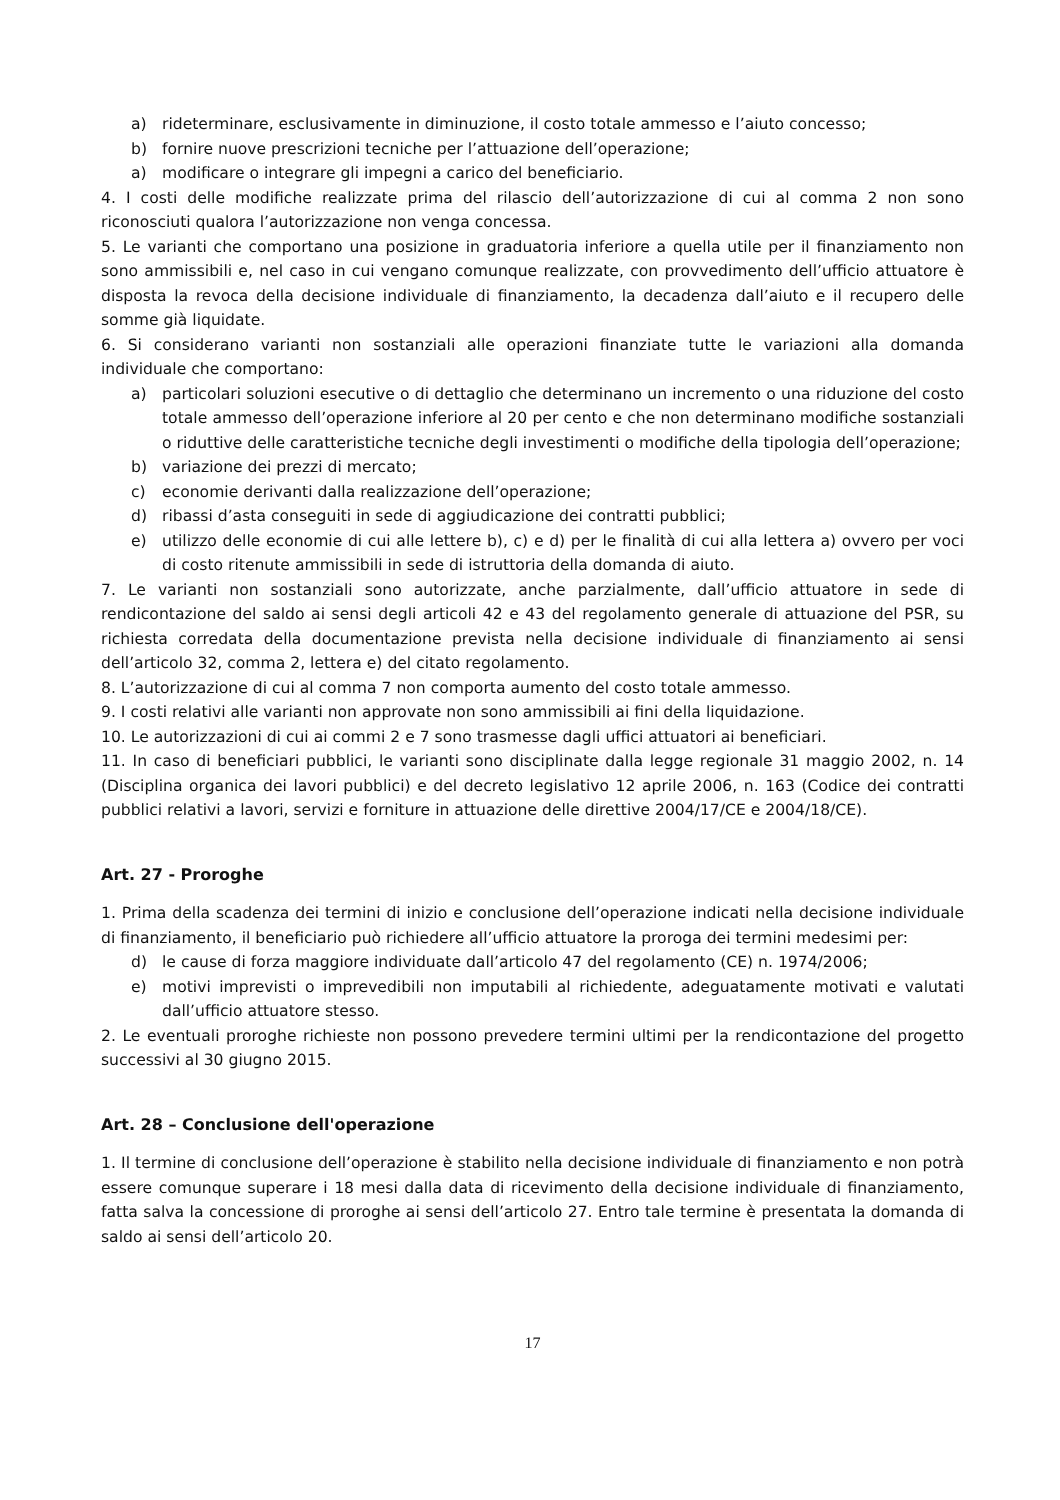a) rideterminare, esclusivamente in diminuzione, il costo totale ammesso e l’aiuto concesso;
b) fornire nuove prescrizioni tecniche per l’attuazione dell’operazione;
a) modificare o integrare gli impegni a carico del beneficiario.
4. I costi delle modifiche realizzate prima del rilascio dell’autorizzazione di cui al comma 2 non sono riconosciuti qualora l’autorizzazione non venga concessa.
5. Le varianti che comportano una posizione in graduatoria inferiore a quella utile per il finanziamento non sono ammissibili e, nel caso in cui vengano comunque realizzate, con provvedimento dell’ufficio attuatore è disposta la revoca della decisione individuale di finanziamento, la decadenza dall’aiuto e il recupero delle somme già liquidate.
6. Si considerano varianti non sostanziali alle operazioni finanziate tutte le variazioni alla domanda individuale che comportano:
a) particolari soluzioni esecutive o di dettaglio che determinano un incremento o una riduzione del costo totale ammesso dell’operazione inferiore al 20 per cento e che non determinano modifiche sostanziali o riduttive delle caratteristiche tecniche degli investimenti o modifiche della tipologia dell’operazione;
b) variazione dei prezzi di mercato;
c) economie derivanti dalla realizzazione dell’operazione;
d) ribassi d’asta conseguiti in sede di aggiudicazione dei contratti pubblici;
e) utilizzo delle economie di cui alle lettere b), c) e d) per le finalità di cui alla lettera a) ovvero per voci di costo ritenute ammissibili in sede di istruttoria della domanda di aiuto.
7. Le varianti non sostanziali sono autorizzate, anche parzialmente, dall’ufficio attuatore in sede di rendicontazione del saldo ai sensi degli articoli 42 e 43 del regolamento generale di attuazione del PSR, su richiesta corredata della documentazione prevista nella decisione individuale di finanziamento ai sensi dell’articolo 32, comma 2, lettera e) del citato regolamento.
8. L’autorizzazione di cui al comma 7 non comporta aumento del costo totale ammesso.
9. I costi relativi alle varianti non approvate non sono ammissibili ai fini della liquidazione.
10. Le autorizzazioni di cui ai commi 2 e 7 sono trasmesse dagli uffici attuatori ai beneficiari.
11. In caso di beneficiari pubblici, le varianti sono disciplinate dalla legge regionale 31 maggio 2002, n. 14 (Disciplina organica dei lavori pubblici) e del decreto legislativo 12 aprile 2006, n. 163 (Codice dei contratti pubblici relativi a lavori, servizi e forniture in attuazione delle direttive 2004/17/CE e 2004/18/CE).
Art. 27 - Proroghe
1. Prima della scadenza dei termini di inizio e conclusione dell’operazione indicati nella decisione individuale di finanziamento, il beneficiario può richiedere all’ufficio attuatore la proroga dei termini medesimi per:
d) le cause di forza maggiore individuate dall’articolo 47 del regolamento (CE) n. 1974/2006;
e) motivi imprevisti o imprevedibili non imputabili al richiedente, adeguatamente motivati e valutati dall’ufficio attuatore stesso.
2. Le eventuali proroghe richieste non possono prevedere termini ultimi per la rendicontazione del progetto successivi al 30 giugno 2015.
Art. 28 – Conclusione dell'operazione
1. Il termine di conclusione dell’operazione è stabilito nella decisione individuale di finanziamento e non potrà essere comunque superare i 18 mesi dalla data di ricevimento della decisione individuale di finanziamento, fatta salva la concessione di proroghe ai sensi dell’articolo 27. Entro tale termine è presentata la domanda di saldo ai sensi dell’articolo 20.
17